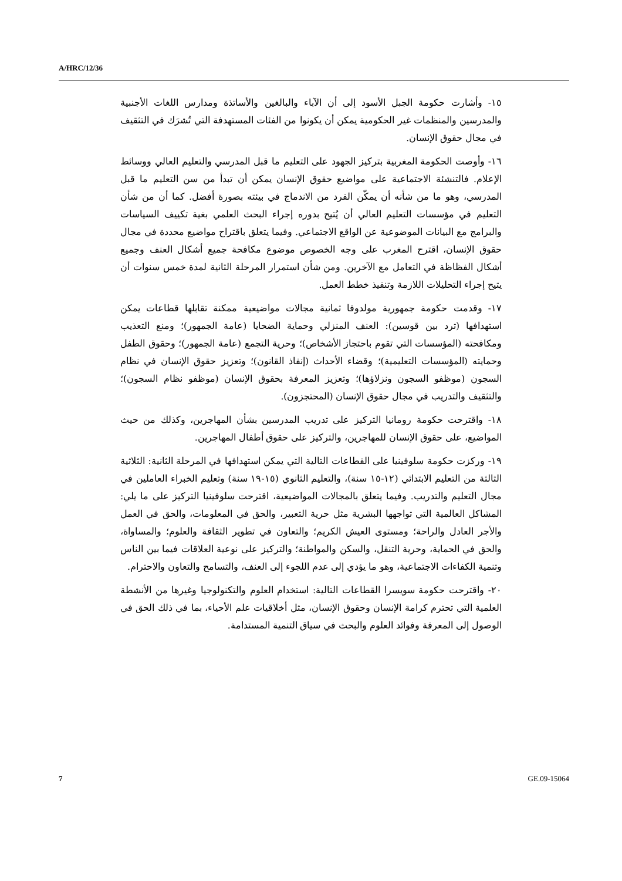A/HRC/12/36
١٥- وأشارت حكومة الجبل الأسود إلى أن الآباء والبالغين والأساتذة ومدارس اللغات الأجنبية والمدرسين والمنظمات غير الحكومية يمكن أن يكونوا من الفئات المستهدفة التي تُشرَك في التثقيف في مجال حقوق الإنسان.
١٦- وأوصت الحكومة المغربية بتركيز الجهود على التعليم ما قبل المدرسي والتعليم العالي ووسائط الإعلام. فالتنشئة الاجتماعية على مواضيع حقوق الإنسان يمكن أن تبدأ من سن التعليم ما قبل المدرسي، وهو ما من شأنه أن يمكّن الفرد من الاندماج في بيئته بصورة أفضل. كما أن من شأن التعليم في مؤسسات التعليم العالي أن يُتيح بدوره إجراء البحث العلمي بغية تكييف السياسات والبرامج مع البيانات الموضوعية عن الواقع الاجتماعي. وفيما يتعلق باقتراح مواضيع محددة في مجال حقوق الإنسان، اقترح المغرب على وجه الخصوص موضوع مكافحة جميع أشكال العنف وجميع أشكال الفظاظة في التعامل مع الآخرين. ومن شأن استمرار المرحلة الثانية لمدة خمس سنوات أن يتيح إجراء التحليلات اللازمة وتنفيذ خطط العمل.
١٧- وقدمت حكومة جمهورية مولدوفا ثمانية مجالات مواضيعية ممكنة تقابلها قطاعات يمكن استهدافها (ترد بين قوسين): العنف المنزلي وحماية الضحايا (عامة الجمهور)؛ ومنع التعذيب ومكافحته (المؤسسات التي تقوم باحتجاز الأشخاص)؛ وحرية التجمع (عامة الجمهور)؛ وحقوق الطفل وحمايته (المؤسسات التعليمية)؛ وقضاء الأحداث (إنفاذ القانون)؛ وتعزيز حقوق الإنسان في نظام السجون (موظفو السجون ونزلاؤها)؛ وتعزيز المعرفة بحقوق الإنسان (موظفو نظام السجون)؛ والتثقيف والتدريب في مجال حقوق الإنسان (المحتجزون).
١٨- واقترحت حكومة رومانيا التركيز على تدريب المدرسين بشأن المهاجرين، وكذلك من حيث المواضيع، على حقوق الإنسان للمهاجرين، والتركيز على حقوق أطفال المهاجرين.
١٩- وركزت حكومة سلوفينيا على القطاعات التالية التي يمكن استهدافها في المرحلة الثانية: الثلاثية الثالثة من التعليم الابتدائي (١٢-١٥ سنة)، والتعليم الثانوي (١٥-١٩ سنة) وتعليم الخبراء العاملين في مجال التعليم والتدريب. وفيما يتعلق بالمجالات المواضيعية، اقترحت سلوفينيا التركيز على ما يلي: المشاكل العالمية التي تواجهها البشرية مثل حرية التعبير، والحق في المعلومات، والحق في العمل والأجر العادل والراحة؛ ومستوى العيش الكريم؛ والتعاون في تطوير الثقافة والعلوم؛ والمساواة، والحق في الحماية، وحرية التنقل، والسكن والمواطنة؛ والتركيز على نوعية العلاقات فيما بين الناس وتنمية الكفاءات الاجتماعية، وهو ما يؤدي إلى عدم اللجوء إلى العنف، والتسامح والتعاون والاحترام.
٢٠- واقترحت حكومة سويسرا القطاعات التالية: استخدام العلوم والتكنولوجيا وغيرها من الأنشطة العلمية التي تحترم كرامة الإنسان وحقوق الإنسان، مثل أخلاقيات علم الأحياء، بما في ذلك الحق في الوصول إلى المعرفة وفوائد العلوم والبحث في سياق التنمية المستدامة.
7 GE.09-15064